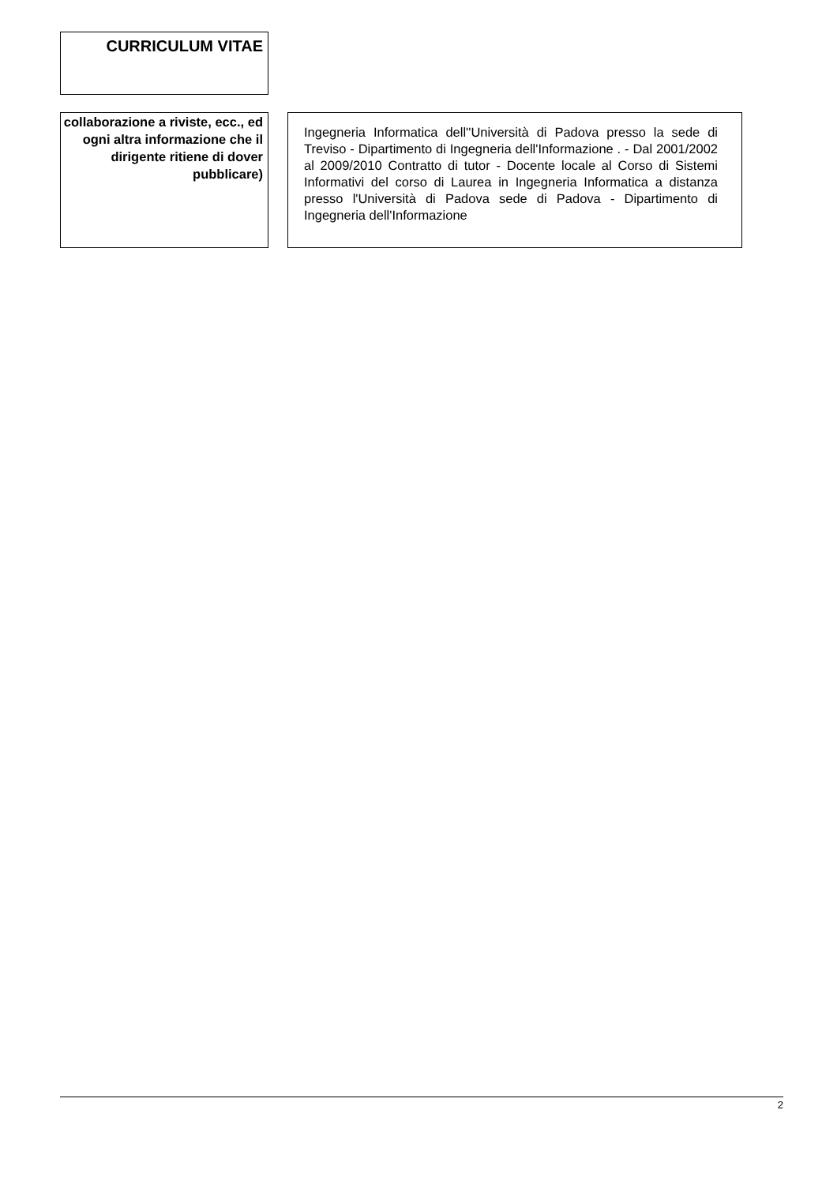CURRICULUM VITAE
collaborazione a riviste, ecc., ed ogni altra informazione che il dirigente ritiene di dover pubblicare)
Ingegneria Informatica dell''Università di Padova presso la sede di Treviso - Dipartimento di Ingegneria dell'Informazione . - Dal 2001/2002 al 2009/2010 Contratto di tutor - Docente locale al Corso di Sistemi Informativi del corso di Laurea in Ingegneria Informatica a distanza presso l'Università di Padova sede di Padova - Dipartimento di Ingegneria dell'Informazione
2